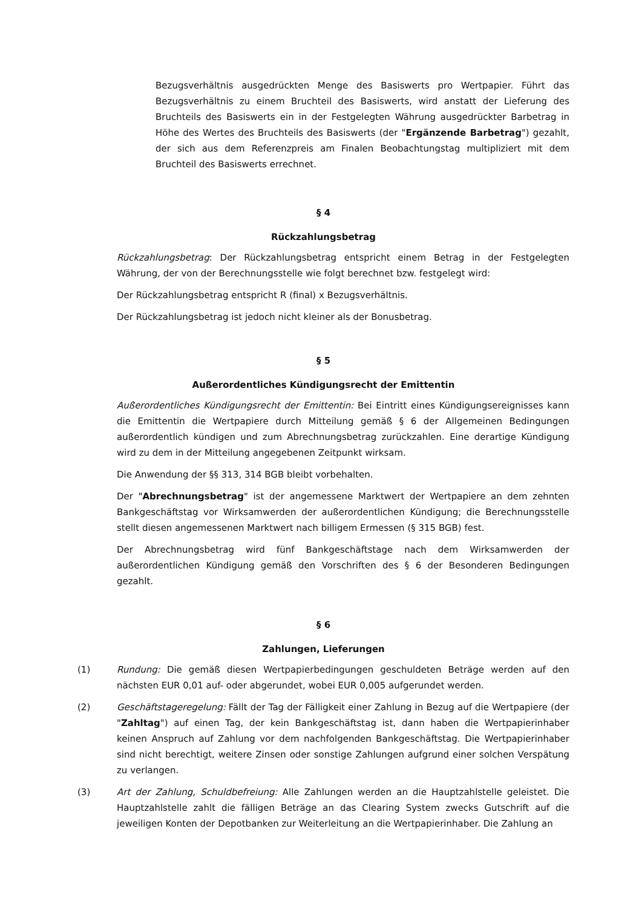Bezugsverhältnis ausgedrückten Menge des Basiswerts pro Wertpapier. Führt das Bezugsverhältnis zu einem Bruchteil des Basiswerts, wird anstatt der Lieferung des Bruchteils des Basiswerts ein in der Festgelegten Währung ausgedrückter Barbetrag in Höhe des Wertes des Bruchteils des Basiswerts (der "Ergänzende Barbetrag") gezahlt, der sich aus dem Referenzpreis am Finalen Beobachtungstag multipliziert mit dem Bruchteil des Basiswerts errechnet.
§ 4
Rückzahlungsbetrag
Rückzahlungsbetrag: Der Rückzahlungsbetrag entspricht einem Betrag in der Festgelegten Währung, der von der Berechnungsstelle wie folgt berechnet bzw. festgelegt wird:
Der Rückzahlungsbetrag entspricht R (final) x Bezugsverhältnis.
Der Rückzahlungsbetrag ist jedoch nicht kleiner als der Bonusbetrag.
§ 5
Außerordentliches Kündigungsrecht der Emittentin
Außerordentliches Kündigungsrecht der Emittentin: Bei Eintritt eines Kündigungsereignisses kann die Emittentin die Wertpapiere durch Mitteilung gemäß § 6 der Allgemeinen Bedingungen außerordentlich kündigen und zum Abrechnungsbetrag zurückzahlen. Eine derartige Kündigung wird zu dem in der Mitteilung angegebenen Zeitpunkt wirksam.
Die Anwendung der §§ 313, 314 BGB bleibt vorbehalten.
Der "Abrechnungsbetrag" ist der angemessene Marktwert der Wertpapiere an dem zehnten Bankgeschäftstag vor Wirksamwerden der außerordentlichen Kündigung; die Berechnungsstelle stellt diesen angemessenen Marktwert nach billigem Ermessen (§ 315 BGB) fest.
Der Abrechnungsbetrag wird fünf Bankgeschäftstage nach dem Wirksamwerden der außerordentlichen Kündigung gemäß den Vorschriften des § 6 der Besonderen Bedingungen gezahlt.
§ 6
Zahlungen, Lieferungen
(1) Rundung: Die gemäß diesen Wertpapierbedingungen geschuldeten Beträge werden auf den nächsten EUR 0,01 auf- oder abgerundet, wobei EUR 0,005 aufgerundet werden.
(2) Geschäftstageregelung: Fällt der Tag der Fälligkeit einer Zahlung in Bezug auf die Wertpapiere (der "Zahltag") auf einen Tag, der kein Bankgeschäftstag ist, dann haben die Wertpapierinhaber keinen Anspruch auf Zahlung vor dem nachfolgenden Bankgeschäftstag. Die Wertpapierinhaber sind nicht berechtigt, weitere Zinsen oder sonstige Zahlungen aufgrund einer solchen Verspätung zu verlangen.
(3) Art der Zahlung, Schuldbefreiung: Alle Zahlungen werden an die Hauptzahlstelle geleistet. Die Hauptzahlstelle zahlt die fälligen Beträge an das Clearing System zwecks Gutschrift auf die jeweiligen Konten der Depotbanken zur Weiterleitung an die Wertpapierinhaber. Die Zahlung an